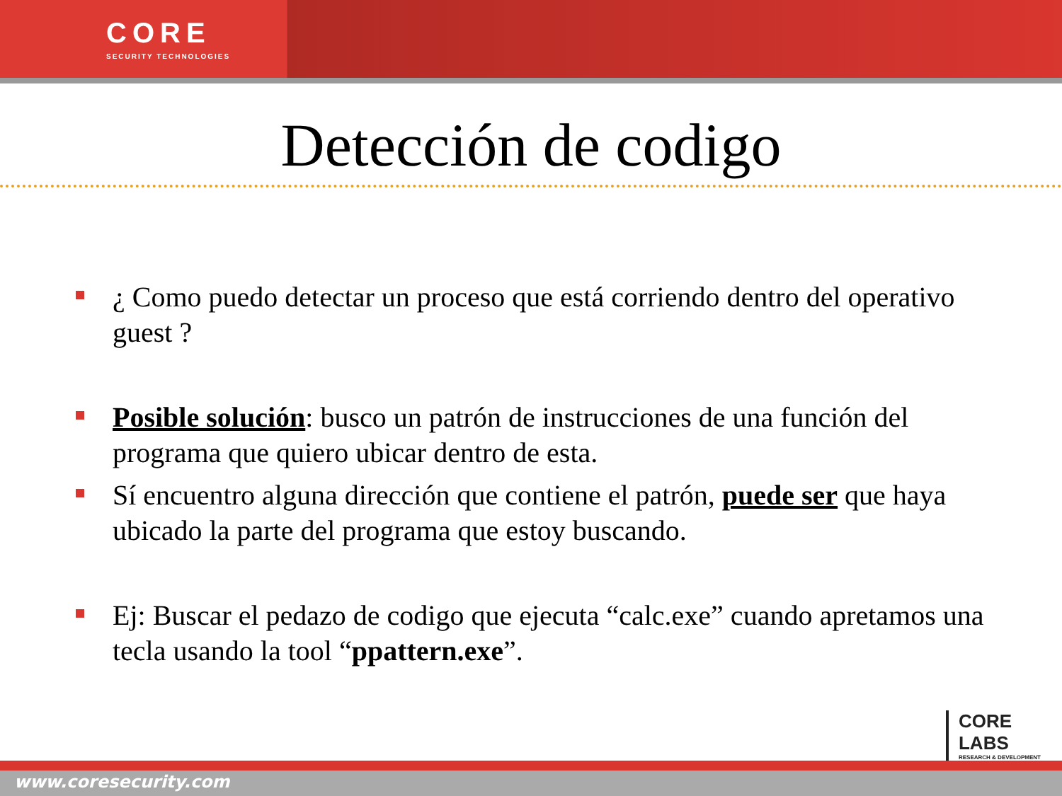CORE
SECURITY TECHNOLOGIES
Detección de codigo
¿ Como puedo detectar un proceso que está corriendo dentro del operativo guest ?
Posible solución: busco un patrón de instrucciones de una función del programa que quiero ubicar dentro de esta.
Sí encuentro alguna dirección que contiene el patrón, puede ser que haya ubicado la parte del programa que estoy buscando.
Ej: Buscar el pedazo de codigo que ejecuta “calc.exe” cuando apretamos una tecla usando la tool “ppattern.exe”.
CORE
LABS
RESEARCH & DEVELOPMENT
www.coresecurity.com